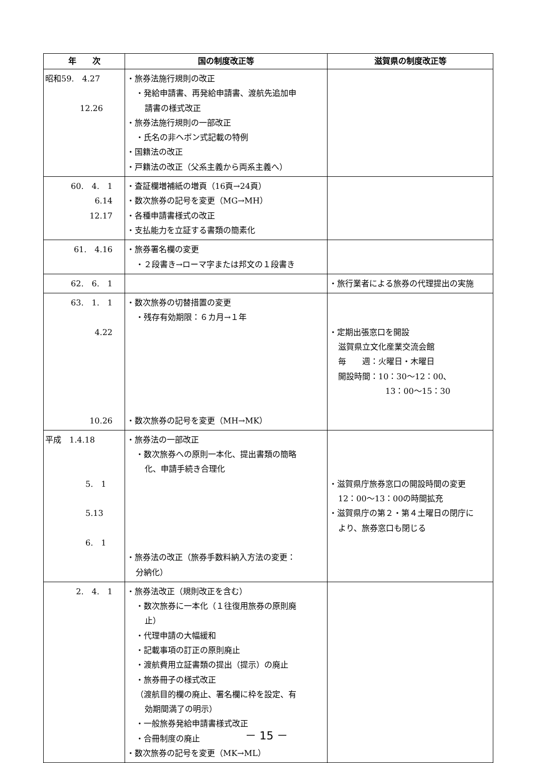| 年 次 | 国の制度改正等 | 滋賀県の制度改正等 |
| --- | --- | --- |
| 昭和59. 4.27 12.26 | ・旅券法施行規則の改正 ・発給申請書、再発給申請書、渡航先追加申 請書の様式改正 ・旅券法施行規則の一部改正 ・氏名の非ヘボン式記載の特例 ・国籍法の改正 ・戸籍法の改正（父系主義から両系主義へ） | |
| 60. 4. 1 6.14 12.17 | ・査証欄増補紙の増頁（16頁→24頁） ・数次旅券の記号を変更（MG→MH） ・各種申請書様式の改正 ・支払能力を立証する書類の簡素化 | |
| 61. 4.16 | ・旅券署名欄の変更 ・２段書き→ローマ字または邦文の１段書き | |
| 62. 6. 1 | | ・旅行業者による旅券の代理提出の実施 |
| 63. 1. 1 4.22 10.26 | ・数次旅券の切替措置の変更 ・残存有効期限：６カ月→１年 ・数次旅券の記号を変更（MH→MK） | ・定期出張窓口を開設 滋賀県立文化産業交流会館 毎 週：火曜日・木曜日 開設時間：10：30〜12：00、 13：00〜15：30 |
| 平成 1.4.18 5. 1 5.13 6. 1 | ・旅券法の一部改正 ・数次旅券への原則一本化、提出書類の簡略 化、申請手続き合理化 ・旅券法の改正（旅券手数料納入方法の変更： 分納化） | ・滋賀県庁旅券窓口の開設時間の変更 12：00〜13：00の時間拡充 ・滋賀県庁の第２・第４土曜日の閉庁に より、旅券窓口も閉じる |
| 2. 4. 1 | ・旅券法改正（規則改正を含む） ・数次旅券に一本化（１往復用旅券の原則廃 止） ・代理申請の大幅緩和 ・記載事項の訂正の原則廃止 ・渡航費用立証書類の提出（提示）の廃止 ・旅券冊子の様式改正 （渡航目的欄の廃止、署名欄に枠を設定、有 効期間満了の明示） ・一般旅券発給申請書様式改正 ・合冊制度の廃止 ・数次旅券の記号を変更（MK→ML） | |
－ 15 －